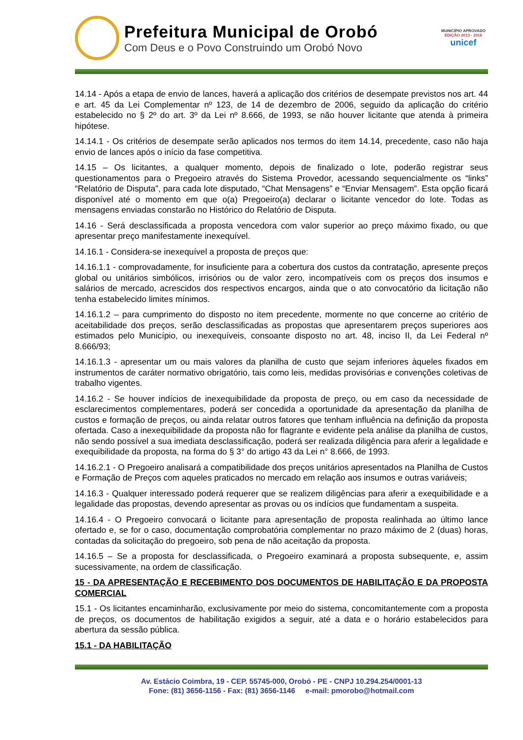Prefeitura Municipal de Orobó
Com Deus e o Povo Construindo um Orobó Novo
MUNICÍPIO APROVADO
EDIÇÃO 2013 - 2016
unicef
14.14 - Após a etapa de envio de lances, haverá a aplicação dos critérios de desempate previstos nos art. 44 e art. 45 da Lei Complementar nº 123, de 14 de dezembro de 2006, seguido da aplicação do critério estabelecido no § 2º do art. 3º da Lei nº 8.666, de 1993, se não houver licitante que atenda à primeira hipótese.
14.14.1 - Os critérios de desempate serão aplicados nos termos do item 14.14, precedente, caso não haja envio de lances após o início da fase competitiva.
14.15 – Os licitantes, a qualquer momento, depois de finalizado o lote, poderão registrar seus questionamentos para o Pregoeiro através do Sistema Provedor, acessando sequencialmente os “links” “Relatório de Disputa”, para cada lote disputado, “Chat Mensagens” e “Enviar Mensagem”. Esta opção ficará disponível até o momento em que o(a) Pregoeiro(a) declarar o licitante vencedor do lote. Todas as mensagens enviadas constarão no Histórico do Relatório de Disputa.
14.16 - Será desclassificada a proposta vencedora com valor superior ao preço máximo fixado, ou que apresentar preço manifestamente inexequível.
14.16.1 - Considera-se inexequível a proposta de preços que:
14.16.1.1 - comprovadamente, for insuficiente para a cobertura dos custos da contratação, apresente preços global ou unitários simbólicos, irrisórios ou de valor zero, incompatíveis com os preços dos insumos e salários de mercado, acrescidos dos respectivos encargos, ainda que o ato convocatório da licitação não tenha estabelecido limites mínimos.
14.16.1.2 – para cumprimento do disposto no item precedente, mormente no que concerne ao critério de aceitabilidade dos preços, serão desclassificadas as propostas que apresentarem preços superiores aos estimados pelo Município, ou inexequíveis, consoante disposto no art. 48, inciso II, da Lei Federal nº 8.666/93;
14.16.1.3 - apresentar um ou mais valores da planilha de custo que sejam inferiores àqueles fixados em instrumentos de caráter normativo obrigatório, tais como leis, medidas provisórias e convenções coletivas de trabalho vigentes.
14.16.2 - Se houver indícios de inexequibilidade da proposta de preço, ou em caso da necessidade de esclarecimentos complementares, poderá ser concedida a oportunidade da apresentação da planilha de custos e formação de preços, ou ainda relatar outros fatores que tenham influência na definição da proposta ofertada. Caso a inexequibilidade da proposta não for flagrante e evidente pela análise da planilha de custos, não sendo possível a sua imediata desclassificação, poderá ser realizada diligência para aferir a legalidade e exequibilidade da proposta, na forma do § 3° do artigo 43 da Lei n° 8.666, de 1993.
14.16.2.1 - O Pregoeiro analisará a compatibilidade dos preços unitários apresentados na Planilha de Custos e Formação de Preços com aqueles praticados no mercado em relação aos insumos e outras variáveis;
14.16.3 - Qualquer interessado poderá requerer que se realizem diligências para aferir a exequibilidade e a legalidade das propostas, devendo apresentar as provas ou os indícios que fundamentam a suspeita.
14.16.4 - O Pregoeiro convocará o licitante para apresentação de proposta realinhada ao último lance ofertado e, se for o caso, documentação comprobatória complementar no prazo máximo de 2 (duas) horas, contadas da solicitação do pregoeiro, sob pena de não aceitação da proposta.
14.16.5 – Se a proposta for desclassificada, o Pregoeiro examinará a proposta subsequente, e, assim sucessivamente, na ordem de classificação.
15 - DA APRESENTAÇÃO E RECEBIMENTO DOS DOCUMENTOS DE HABILITAÇÃO E DA PROPOSTA COMERCIAL
15.1 - Os licitantes encaminharão, exclusivamente por meio do sistema, concomitantemente com a proposta de preços, os documentos de habilitação exigidos a seguir, até a data e o horário estabelecidos para abertura da sessão pública.
15.1 - DA HABILITAÇÃO
Av. Estácio Coimbra, 19 - CEP. 55745-000, Orobó - PE - CNPJ 10.294.254/0001-13
Fone: (81) 3656-1156 - Fax: (81) 3656-1146 e-mail: pmorobo@hotmail.com